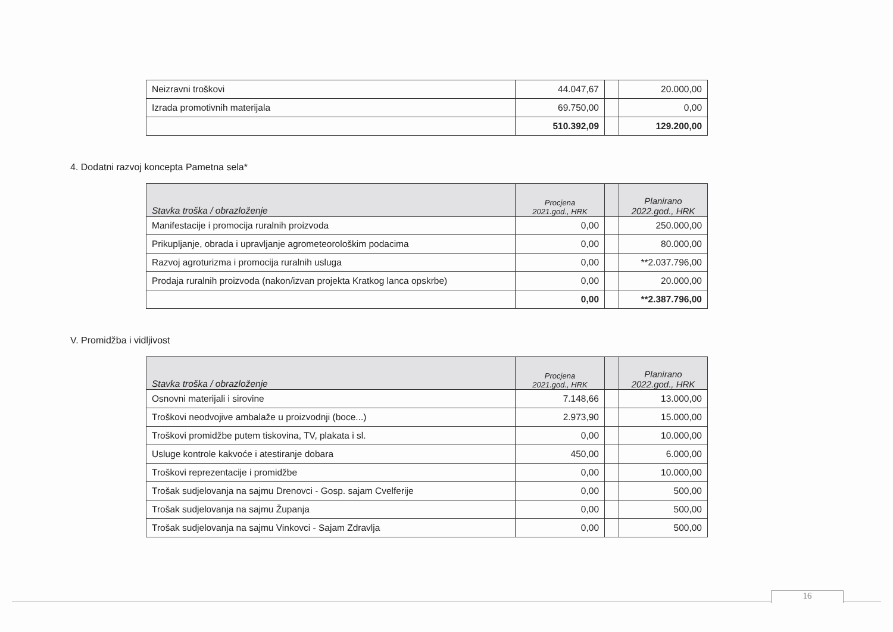| Neizravni troškovi | 44.047,67 | | 20.000,00 |
| Izrada promotivnih materijala | 69.750,00 | | 0,00 |
| | 510.392,09 | | 129.200,00 |
4. Dodatni razvoj koncepta Pametna sela*
| Stavka troška / obrazloženje | Procjena 2021.god., HRK | | Planirano 2022.god., HRK |
| --- | --- | --- | --- |
| Manifestacije i promocija ruralnih proizvoda | 0,00 | | 250.000,00 |
| Prikupljanje, obrada i upravljanje agrometeorološkim podacima | 0,00 | | 80.000,00 |
| Razvoj agroturizma i promocija ruralnih usluga | 0,00 | | **2.037.796,00 |
| Prodaja ruralnih proizvoda (nakon/izvan projekta Kratkog lanca opskrbe) | 0,00 | | 20.000,00 |
| | 0,00 | | **2.387.796,00 |
V. Promidžba i vidljivost
| Stavka troška / obrazloženje | Procjena 2021.god., HRK | | Planirano 2022.god., HRK |
| --- | --- | --- | --- |
| Osnovni materijali i sirovine | 7.148,66 | | 13.000,00 |
| Troškovi neodvojive ambalaže u proizvodnji (boce...) | 2.973,90 | | 15.000,00 |
| Troškovi promidžbe putem tiskovina, TV, plakata i sl. | 0,00 | | 10.000,00 |
| Usluge kontrole kakvoće i atestiranje dobara | 450,00 | | 6.000,00 |
| Troškovi reprezentacije i promidžbe | 0,00 | | 10.000,00 |
| Trošak sudjelovanja na sajmu Drenovci - Gosp. sajam Cvelferije | 0,00 | | 500,00 |
| Trošak sudjelovanja na sajmu Županja | 0,00 | | 500,00 |
| Trošak sudjelovanja na sajmu Vinkovci - Sajam Zdravlja | 0,00 | | 500,00 |
16